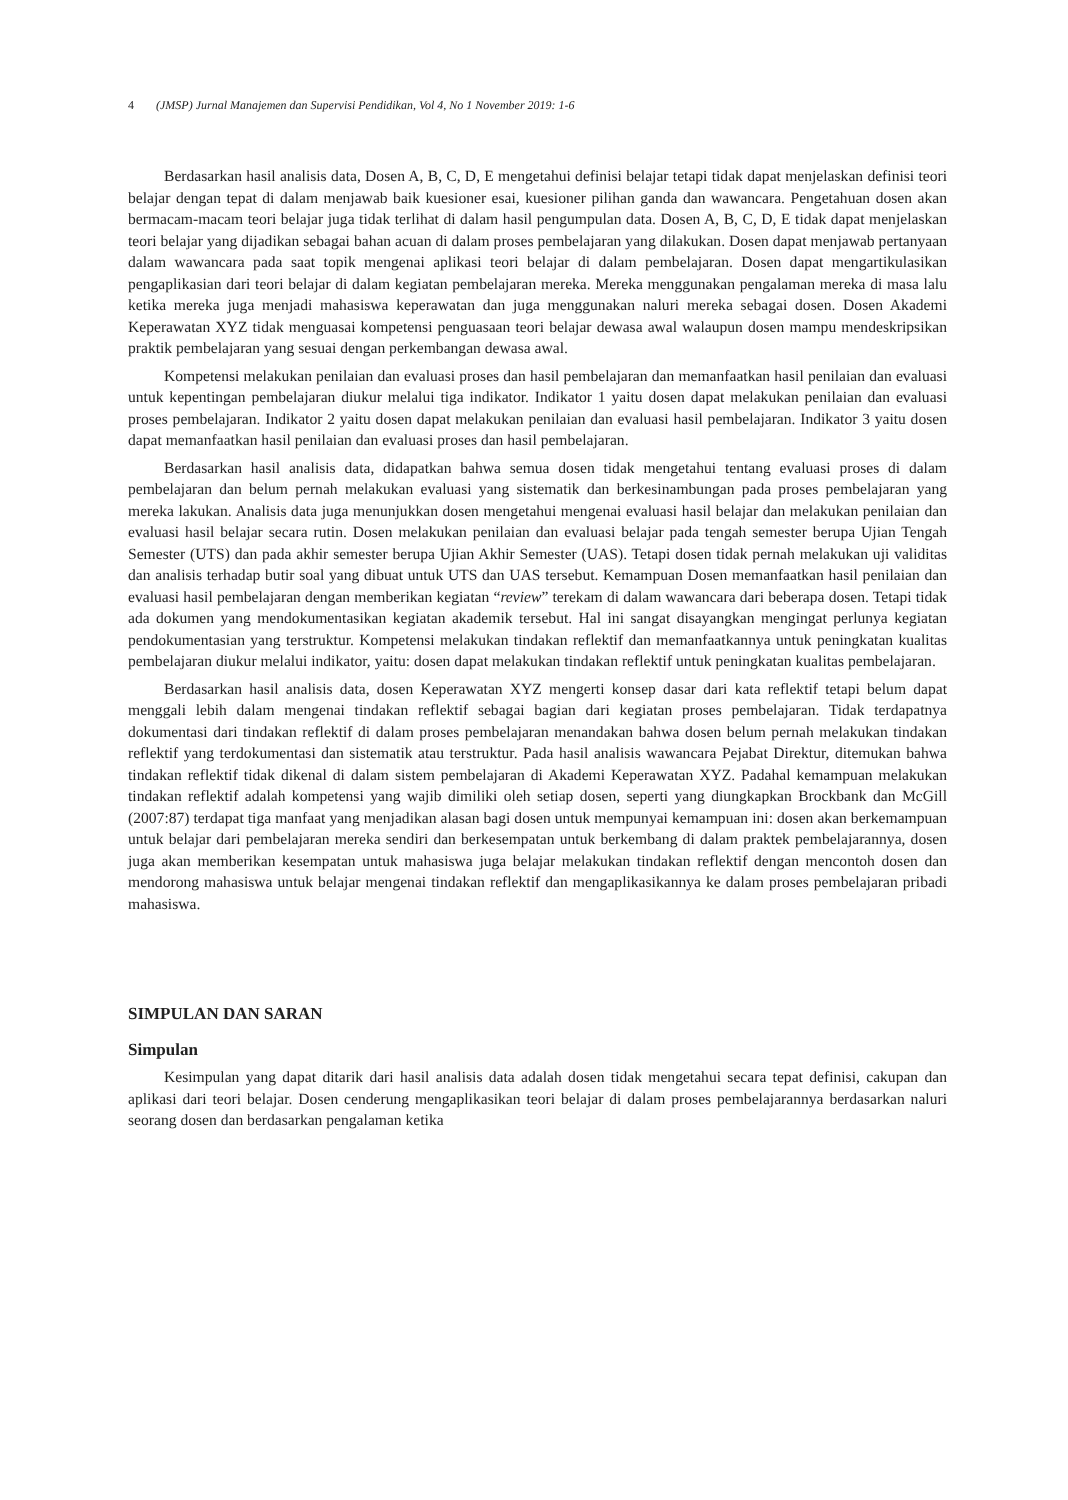4 (JMSP) Jurnal Manajemen dan Supervisi Pendidikan, Vol 4, No 1 November 2019: 1-6
Berdasarkan hasil analisis data, Dosen A, B, C, D, E mengetahui definisi belajar tetapi tidak dapat menjelaskan definisi teori belajar dengan tepat di dalam menjawab baik kuesioner esai, kuesioner pilihan ganda dan wawancara. Pengetahuan dosen akan bermacam-macam teori belajar juga tidak terlihat di dalam hasil pengumpulan data. Dosen A, B, C, D, E tidak dapat menjelaskan teori belajar yang dijadikan sebagai bahan acuan di dalam proses pembelajaran yang dilakukan. Dosen dapat menjawab pertanyaan dalam wawancara pada saat topik mengenai aplikasi teori belajar di dalam pembelajaran. Dosen dapat mengartikulasikan pengaplikasian dari teori belajar di dalam kegiatan pembelajaran mereka. Mereka menggunakan pengalaman mereka di masa lalu ketika mereka juga menjadi mahasiswa keperawatan dan juga menggunakan naluri mereka sebagai dosen. Dosen Akademi Keperawatan XYZ tidak menguasai kompetensi penguasaan teori belajar dewasa awal walaupun dosen mampu mendeskripsikan praktik pembelajaran yang sesuai dengan perkembangan dewasa awal.
Kompetensi melakukan penilaian dan evaluasi proses dan hasil pembelajaran dan memanfaatkan hasil penilaian dan evaluasi untuk kepentingan pembelajaran diukur melalui tiga indikator. Indikator 1 yaitu dosen dapat melakukan penilaian dan evaluasi proses pembelajaran. Indikator 2 yaitu dosen dapat melakukan penilaian dan evaluasi hasil pembelajaran. Indikator 3 yaitu dosen dapat memanfaatkan hasil penilaian dan evaluasi proses dan hasil pembelajaran.
Berdasarkan hasil analisis data, didapatkan bahwa semua dosen tidak mengetahui tentang evaluasi proses di dalam pembelajaran dan belum pernah melakukan evaluasi yang sistematik dan berkesinambungan pada proses pembelajaran yang mereka lakukan. Analisis data juga menunjukkan dosen mengetahui mengenai evaluasi hasil belajar dan melakukan penilaian dan evaluasi hasil belajar secara rutin. Dosen melakukan penilaian dan evaluasi belajar pada tengah semester berupa Ujian Tengah Semester (UTS) dan pada akhir semester berupa Ujian Akhir Semester (UAS). Tetapi dosen tidak pernah melakukan uji validitas dan analisis terhadap butir soal yang dibuat untuk UTS dan UAS tersebut. Kemampuan Dosen memanfaatkan hasil penilaian dan evaluasi hasil pembelajaran dengan memberikan kegiatan “review” terekam di dalam wawancara dari beberapa dosen. Tetapi tidak ada dokumen yang mendokumentasikan kegiatan akademik tersebut. Hal ini sangat disayangkan mengingat perlunya kegiatan pendokumentasian yang terstruktur. Kompetensi melakukan tindakan reflektif dan memanfaatkannya untuk peningkatan kualitas pembelajaran diukur melalui indikator, yaitu: dosen dapat melakukan tindakan reflektif untuk peningkatan kualitas pembelajaran.
Berdasarkan hasil analisis data, dosen Keperawatan XYZ mengerti konsep dasar dari kata reflektif tetapi belum dapat menggali lebih dalam mengenai tindakan reflektif sebagai bagian dari kegiatan proses pembelajaran. Tidak terdapatnya dokumentasi dari tindakan reflektif di dalam proses pembelajaran menandakan bahwa dosen belum pernah melakukan tindakan reflektif yang terdokumentasi dan sistematik atau terstruktur. Pada hasil analisis wawancara Pejabat Direktur, ditemukan bahwa tindakan reflektif tidak dikenal di dalam sistem pembelajaran di Akademi Keperawatan XYZ. Padahal kemampuan melakukan tindakan reflektif adalah kompetensi yang wajib dimiliki oleh setiap dosen, seperti yang diungkapkan Brockbank dan McGill (2007:87) terdapat tiga manfaat yang menjadikan alasan bagi dosen untuk mempunyai kemampuan ini: dosen akan berkemampuan untuk belajar dari pembelajaran mereka sendiri dan berkesempatan untuk berkembang di dalam praktek pembelajarannya, dosen juga akan memberikan kesempatan untuk mahasiswa juga belajar melakukan tindakan reflektif dengan mencontoh dosen dan mendorong mahasiswa untuk belajar mengenai tindakan reflektif dan mengaplikasikannya ke dalam proses pembelajaran pribadi mahasiswa.
SIMPULAN DAN SARAN
Simpulan
Kesimpulan yang dapat ditarik dari hasil analisis data adalah dosen tidak mengetahui secara tepat definisi, cakupan dan aplikasi dari teori belajar. Dosen cenderung mengaplikasikan teori belajar di dalam proses pembelajarannya berdasarkan naluri seorang dosen dan berdasarkan pengalaman ketika